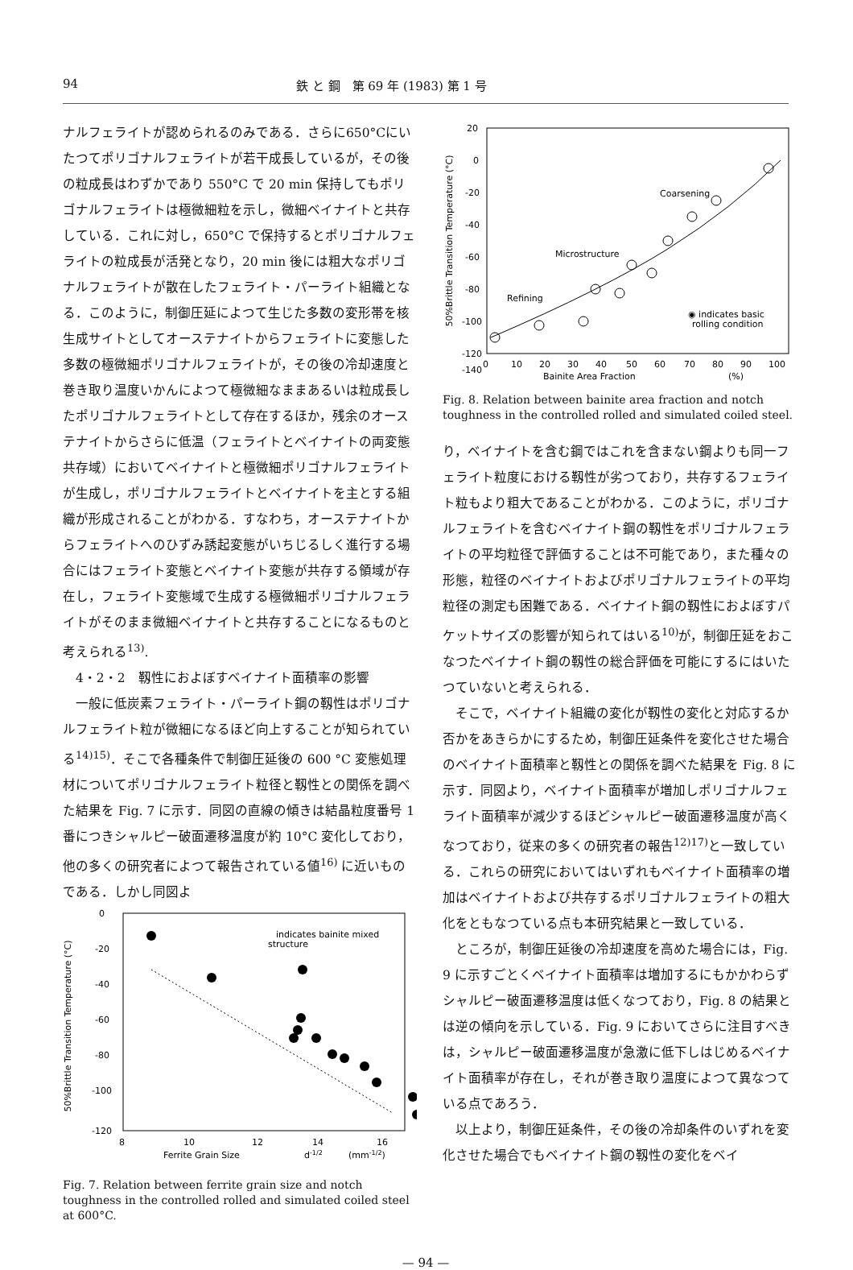94 鉄 と 鋼　第 69 年 (1983) 第 1 号
ナルフェライトが認められるのみである．さらに650°Cにいたつてポリゴナルフェライトが若干成長しているが，その後の粒成長はわずかであり 550°C で 20 min 保持してもポリゴナルフェライトは極微細粒を示し，微細ベイナイトと共存している．これに対し，650°C で保持するとポリゴナルフェライトの粒成長が活発となり，20 min 後には粗大なポリゴナルフェライトが散在したフェライト・パーライト組織となる．このように，制御圧延によつて生じた多数の変形帯を核生成サイトとしてオーステナイトからフェライトに変態した多数の極微細ポリゴナルフェライトが，その後の冷却速度と巻き取り温度いかんによつて極微細なままあるいは粒成長したポリゴナルフェライトとして存在するほか，残余のオーステナイトからさらに低温（フェライトとベイナイトの両変態共存域）においてベイナイトと極微細ポリゴナルフェライトが生成し，ポリゴナルフェライトとベイナイトを主とする組織が形成されることがわかる．すなわち，オーステナイトからフェライトへのひずみ誘起変態がいちじるしく進行する場合にはフェライト変態とベイナイト変態が共存する領域が存在し，フェライト変態域で生成する極微細ポリゴナルフェライトがそのまま微細ベイナイトと共存することになるものと考えられる<sup>13)</sup>.
　4・2・2　靱性におよぼすベイナイト面積率の影響
一般に低炭素フェライト・パーライト鋼の靱性はポリゴナルフェライト粒が微細になるほど向上することが知られている<sup>14)15)</sup>．そこで各種条件で制御圧延後の 600 °C 変態処理材についてポリゴナルフェライト粒径と靱性との関係を調べた結果を Fig. 7 に示す．同図の直線の傾きは結晶粒度番号 1 番につきシャルピー破面遷移温度が約 10°C 変化しており，他の多くの研究者によつて報告されている値<sup>16)</sup> に近いものである．しかし同図よ
50%Brittle Transition Temperature (°C)
0
-20
-40
-60
-80
-100
-120
8
10
12
14
16
Ferrite Grain Size
d-1/2
(mm-1/2)
indicates bainite mixed
structure
Fig. 7. Relation between ferrite grain size and notch toughness in the controlled rolled and simulated coiled steel at 600°C.
50%Brittle Transition Temperature (°C)
20
0
-20
-40
-60
-80
-100
-120
-140
0
10
20
30
40
50
60
70
80
90
100
Bainite Area Fraction
(%)
Coarsening
Microstructure
Refining
◉ indicates basic
rolling condition
Fig. 8. Relation between bainite area fraction and notch toughness in the controlled rolled and simulated coiled steel.
り，ベイナイトを含む鋼ではこれを含まない鋼よりも同一フェライト粒度における靱性が劣つており，共存するフェライト粒もより粗大であることがわかる．このように，ポリゴナルフェライトを含むベイナイト鋼の靱性をポリゴナルフェライトの平均粒径で評価することは不可能であり，また種々の形態，粒径のベイナイトおよびポリゴナルフェライトの平均粒径の測定も困難である．ベイナイト鋼の靱性におよぼすパケットサイズの影響が知られてはいる<sup>10)</sup>が，制御圧延をおこなつたベイナイト鋼の靱性の総合評価を可能にするにはいたつていないと考えられる．
そこで，ベイナイト組織の変化が靱性の変化と対応するか否かをあきらかにするため，制御圧延条件を変化させた場合のベイナイト面積率と靱性との関係を調べた結果を Fig. 8 に示す．同図より，ベイナイト面積率が増加しポリゴナルフェライト面積率が減少するほどシャルピー破面遷移温度が高くなつており，従来の多くの研究者の報告<sup>12)17)</sup>と一致している．これらの研究においてはいずれもベイナイト面積率の増加はベイナイトおよび共存するポリゴナルフェライトの粗大化をともなつている点も本研究結果と一致している．
ところが，制御圧延後の冷却速度を高めた場合には，Fig. 9 に示すごとくベイナイト面積率は増加するにもかかわらずシャルピー破面遷移温度は低くなつており，Fig. 8 の結果とは逆の傾向を示している．Fig. 9 においてさらに注目すべきは，シャルピー破面遷移温度が急激に低下しはじめるベイナイト面積率が存在し，それが巻き取り温度によつて異なつている点であろう．
以上より，制御圧延条件，その後の冷却条件のいずれを変化させた場合でもベイナイト鋼の靱性の変化をベイ
— 94 —